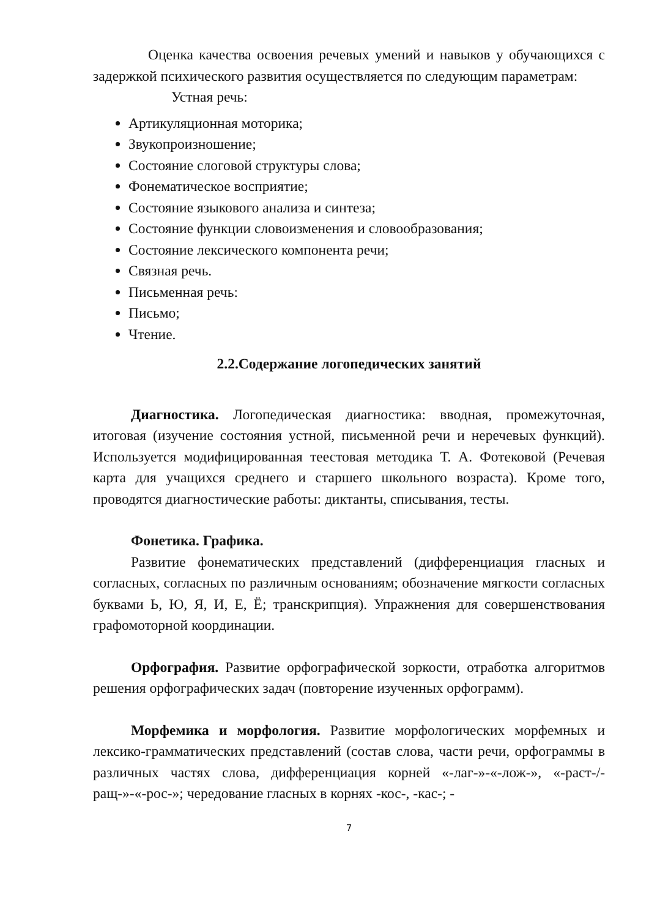Оценка качества освоения речевых умений и навыков у обучающихся с задержкой психического развития осуществляется по следующим параметрам:
Устная речь:
Артикуляционная моторика;
Звукопроизношение;
Состояние слоговой структуры слова;
Фонематическое восприятие;
Состояние языкового анализа и синтеза;
Состояние функции словоизменения и словообразования;
Состояние лексического компонента речи;
Связная речь.
Письменная речь:
Письмо;
Чтение.
2.2.Содержание логопедических занятий
Диагностика. Логопедическая диагностика: вводная, промежуточная, итоговая (изучение состояния устной, письменной речи и неречевых функций). Используется модифицированная теестовая методика Т. А. Фотековой (Речевая карта для учащихся среднего и старшего школьного возраста). Кроме того, проводятся диагностические работы: диктанты, списывания, тесты.
Фонетика. Графика.
Развитие фонематических представлений (дифференциация гласных и согласных, согласных по различным основаниям; обозначение мягкости согласных буквами Ь, Ю, Я, И, Е, Ё; транскрипция). Упражнения для совершенствования графомоторной координации.
Орфография. Развитие орфографической зоркости, отработка алгоритмов решения орфографических задач (повторение изученных орфограмм).
Морфемика и морфология. Развитие морфологических морфемных и лексико-грамматических представлений (состав слова, части речи, орфограммы в различных частях слова, дифференциация корней «-лаг-»-«-лож-», «-раст-/-ращ-»-«-рос-»; чередование гласных в корнях -кос-, -кас-; -
7